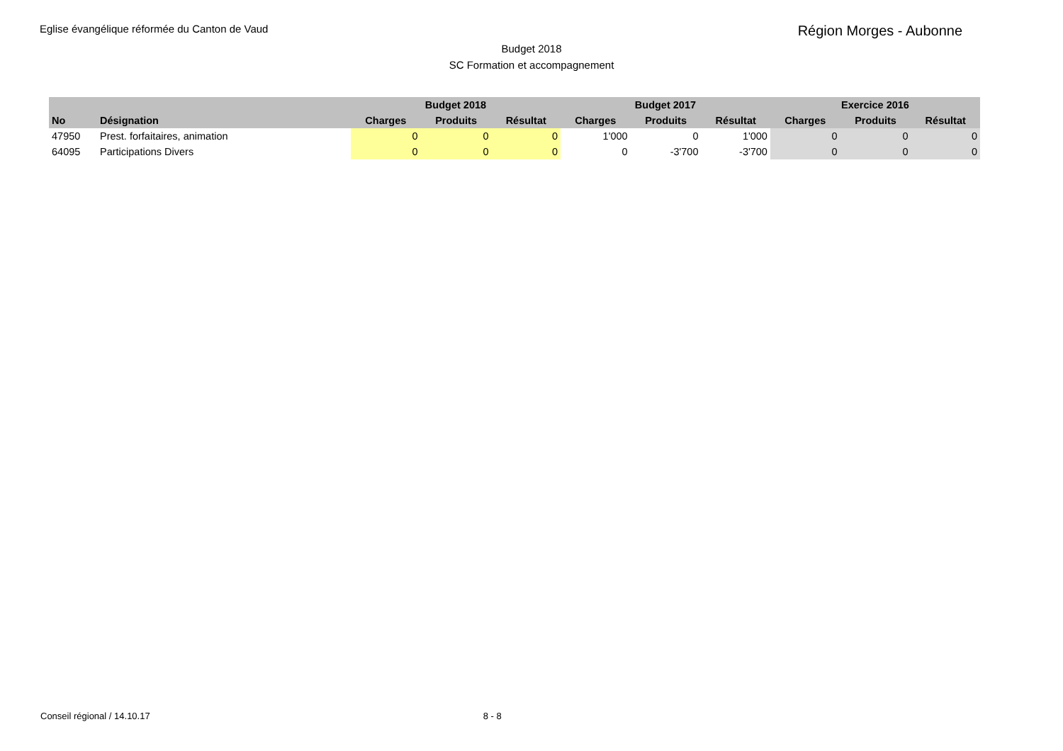Eglise évangélique réformée du Canton de Vaud
Région Morges - Aubonne
Budget 2018
SC Formation et accompagnement
| | | Budget 2018 | | | Budget 2017 | | | Exercice 2016 | | |
| --- | --- | --- | --- | --- | --- | --- | --- | --- | --- | --- |
| No | Désignation | Charges | Produits | Résultat | Charges | Produits | Résultat | Charges | Produits | Résultat |
| 47950 | Prest. forfaitaires, animation | 0 | 0 | 0 | 1'000 | 0 | 1'000 | 0 | 0 | 0 |
| 64095 | Participations Divers | 0 | 0 | 0 | 0 | -3'700 | -3'700 | 0 | 0 | 0 |
Conseil régional / 14.10.17 8 - 8